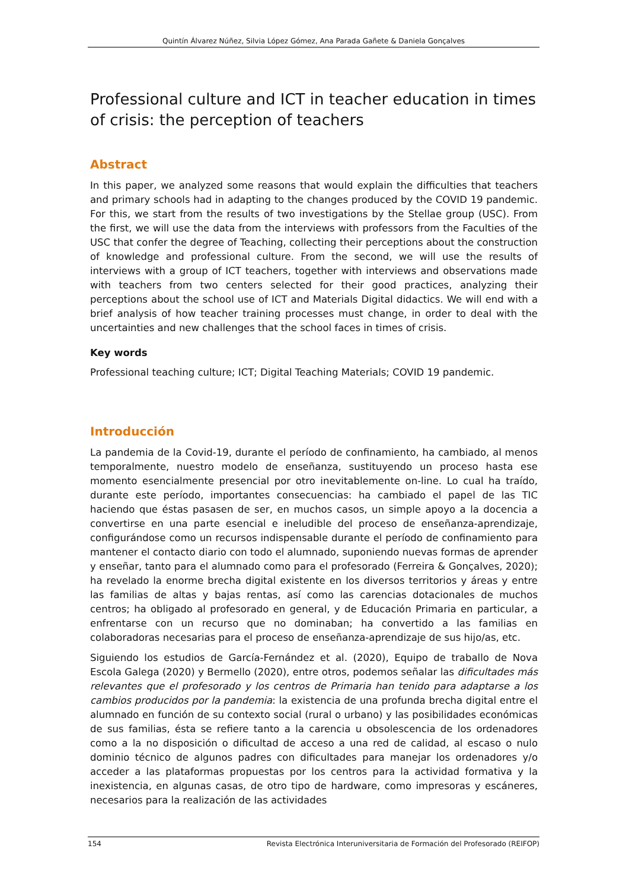Quintín Álvarez Núñez, Silvia López Gómez, Ana Parada Gañete & Daniela Gonçalves
Professional culture and ICT in teacher education in times of crisis: the perception of teachers
Abstract
In this paper, we analyzed some reasons that would explain the difficulties that teachers and primary schools had in adapting to the changes produced by the COVID 19 pandemic. For this, we start from the results of two investigations by the Stellae group (USC). From the first, we will use the data from the interviews with professors from the Faculties of the USC that confer the degree of Teaching, collecting their perceptions about the construction of knowledge and professional culture. From the second, we will use the results of interviews with a group of ICT teachers, together with interviews and observations made with teachers from two centers selected for their good practices, analyzing their perceptions about the school use of ICT and Materials Digital didactics. We will end with a brief analysis of how teacher training processes must change, in order to deal with the uncertainties and new challenges that the school faces in times of crisis.
Key words
Professional teaching culture; ICT; Digital Teaching Materials; COVID 19 pandemic.
Introducción
La pandemia de la Covid-19, durante el período de confinamiento, ha cambiado, al menos temporalmente, nuestro modelo de enseñanza, sustituyendo un proceso hasta ese momento esencialmente presencial por otro inevitablemente on-line. Lo cual ha traído, durante este período, importantes consecuencias: ha cambiado el papel de las TIC haciendo que éstas pasasen de ser, en muchos casos, un simple apoyo a la docencia a convertirse en una parte esencial e ineludible del proceso de enseñanza-aprendizaje, configurándose como un recursos indispensable durante el período de confinamiento para mantener el contacto diario con todo el alumnado, suponiendo nuevas formas de aprender y enseñar, tanto para el alumnado como para el profesorado (Ferreira & Gonçalves, 2020); ha revelado la enorme brecha digital existente en los diversos territorios y áreas y entre las familias de altas y bajas rentas, así como las carencias dotacionales de muchos centros; ha obligado al profesorado en general, y de Educación Primaria en particular, a enfrentarse con un recurso que no dominaban; ha convertido a las familias en colaboradoras necesarias para el proceso de enseñanza-aprendizaje de sus hijo/as, etc.
Siguiendo los estudios de García-Fernández et al. (2020), Equipo de traballo de Nova Escola Galega (2020) y Bermello (2020), entre otros, podemos señalar las dificultades más relevantes que el profesorado y los centros de Primaria han tenido para adaptarse a los cambios producidos por la pandemia: la existencia de una profunda brecha digital entre el alumnado en función de su contexto social (rural o urbano) y las posibilidades económicas de sus familias, ésta se refiere tanto a la carencia u obsolescencia de los ordenadores como a la no disposición o dificultad de acceso a una red de calidad, al escaso o nulo dominio técnico de algunos padres con dificultades para manejar los ordenadores y/o acceder a las plataformas propuestas por los centros para la actividad formativa y la inexistencia, en algunas casas, de otro tipo de hardware, como impresoras y escáneres, necesarios para la realización de las actividades
154 Revista Electrónica Interuniversitaria de Formación del Profesorado (REIFOP)